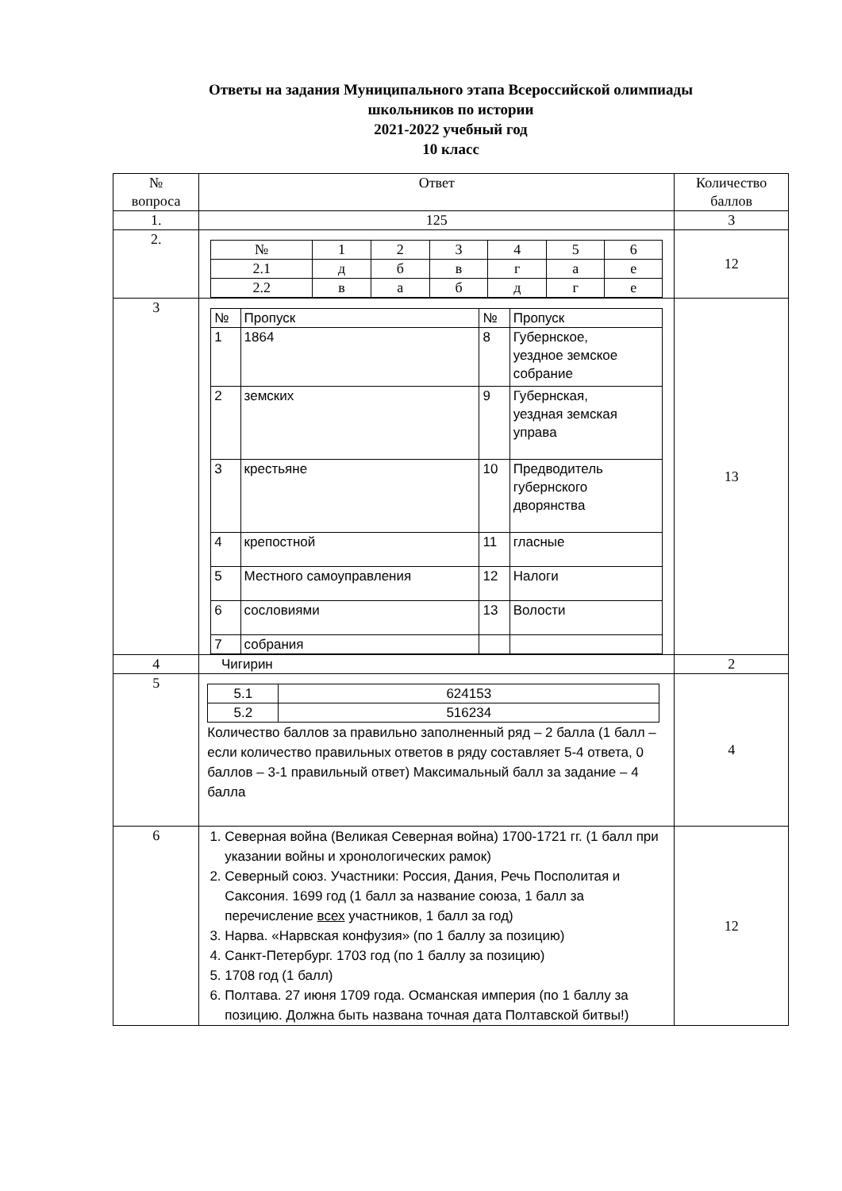Ответы на задания Муниципального этапа Всероссийской олимпиады
школьников по истории
2021-2022 учебный год
10 класс
| № вопроса | Ответ | Количество баллов |
| --- | --- | --- |
| 1. | 125 | 3 |
| 2. | / № / 1 / 2 / 3 / 4 / 5 / 6 / / 2.1 / д / б / в / г / а / е / / 2.2 / в / а / б / д / г / е / | 12 |
| 3 | / № / Пропуск / № / Пропуск / / 1 / 1864 / 8 / Губернское, уездное земское собрание / / 2 / земских / 9 / Губернская, уездная земская управа / / 3 / крестьяне / 10 / Предводитель губернского дворянства / / 4 / крепостной / 11 / гласные / / 5 / Местного самоуправления / 12 / Налоги / / 6 / сословиями / 13 / Волости / / 7 / собрания / / / | 13 |
| 4 | Чигирин | 2 |
| 5 | / 5.1 / 624153 / / 5.2 / 516234 / Количество баллов за правильно заполненный ряд – 2 балла (1 балл – если количество правильных ответов в ряду составляет 5-4 ответа, 0 баллов – 3-1 правильный ответ) Максимальный балл за задание – 4 балла | 4 |
| 6 | 1. Северная война (Великая Северная война) 1700-1721 гг. (1 балл при указании войны и хронологических рамок) 2. Северный союз. Участники: Россия, Дания, Речь Посполитая и Саксония. 1699 год (1 балл за название союза, 1 балл за перечисление всех участников, 1 балл за год) 3. Нарва. «Нарвская конфузия» (по 1 баллу за позицию) 4. Санкт-Петербург. 1703 год (по 1 баллу за позицию) 5. 1708 год (1 балл) 6. Полтава. 27 июня 1709 года. Османская империя (по 1 баллу за позицию. Должна быть названа точная дата Полтавской битвы!) | 12 |